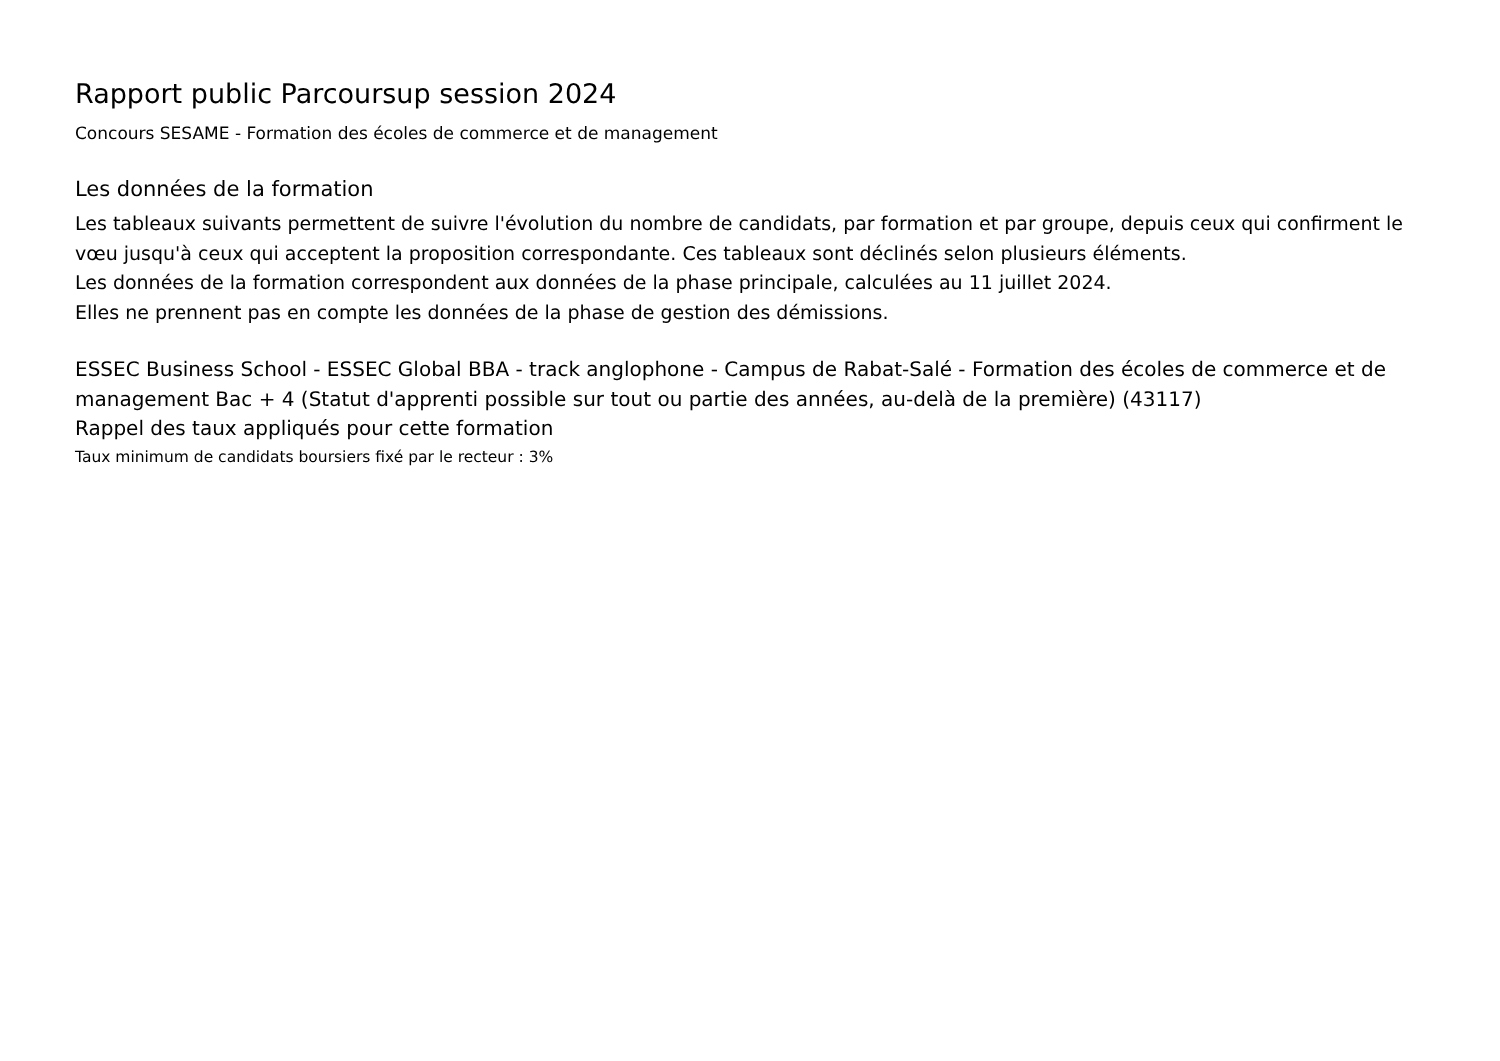Rapport public Parcoursup session 2024
Concours SESAME - Formation des écoles de commerce et de management
Les données de la formation
Les tableaux suivants permettent de suivre l'évolution du nombre de candidats, par formation et par groupe, depuis ceux qui confirment le vœu jusqu'à ceux qui acceptent la proposition correspondante. Ces tableaux sont déclinés selon plusieurs éléments.
Les données de la formation correspondent aux données de la phase principale, calculées au 11 juillet 2024.
Elles ne prennent pas en compte les données de la phase de gestion des démissions.
ESSEC Business School - ESSEC Global BBA - track anglophone - Campus de Rabat-Salé - Formation des écoles de commerce et de management Bac + 4 (Statut d'apprenti possible sur tout ou partie des années, au-delà de la première) (43117)
Rappel des taux appliqués pour cette formation
Taux minimum de candidats boursiers fixé par le recteur : 3%